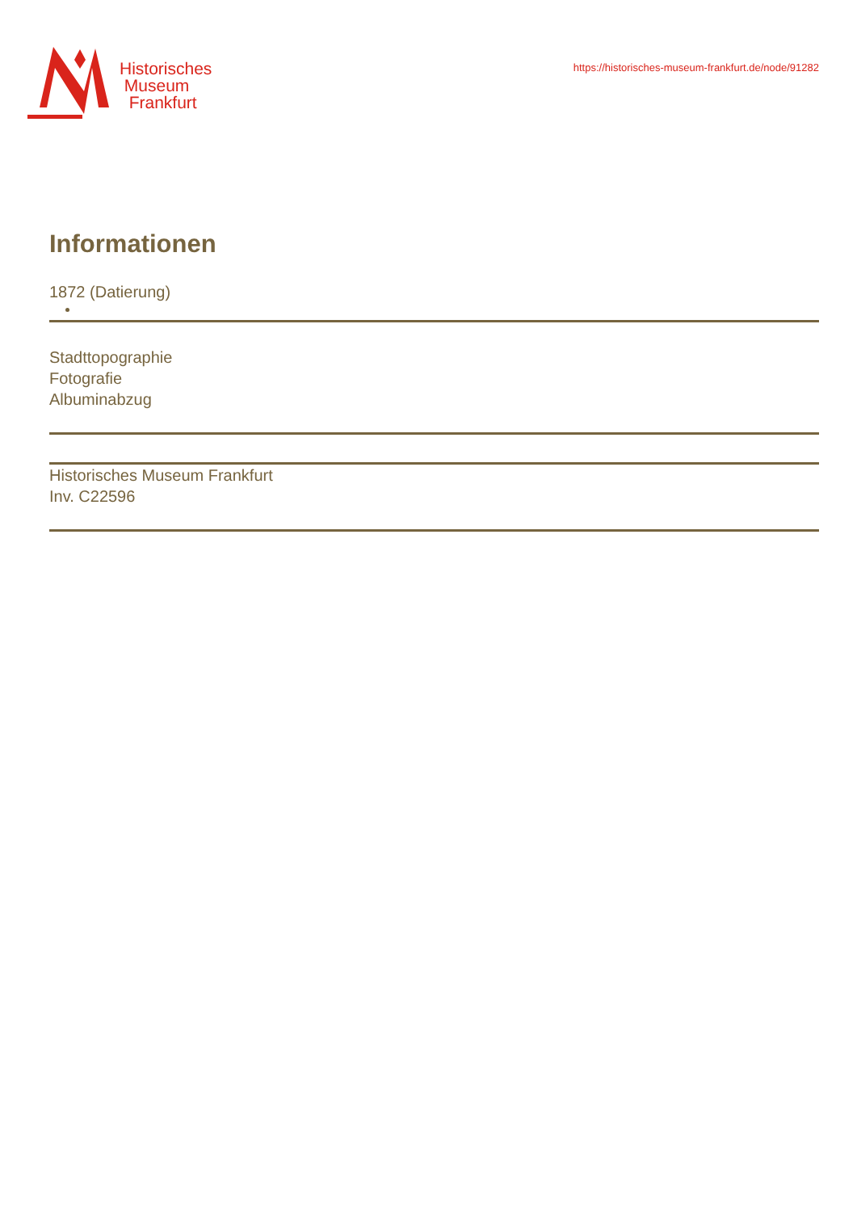Historisches
Museum
Frankfurt
https://historisches-museum-frankfurt.de/node/91282
Informationen
1872 (Datierung)
Stadttopographie
Fotografie
Albuminabzug
Historisches Museum Frankfurt
Inv. C22596